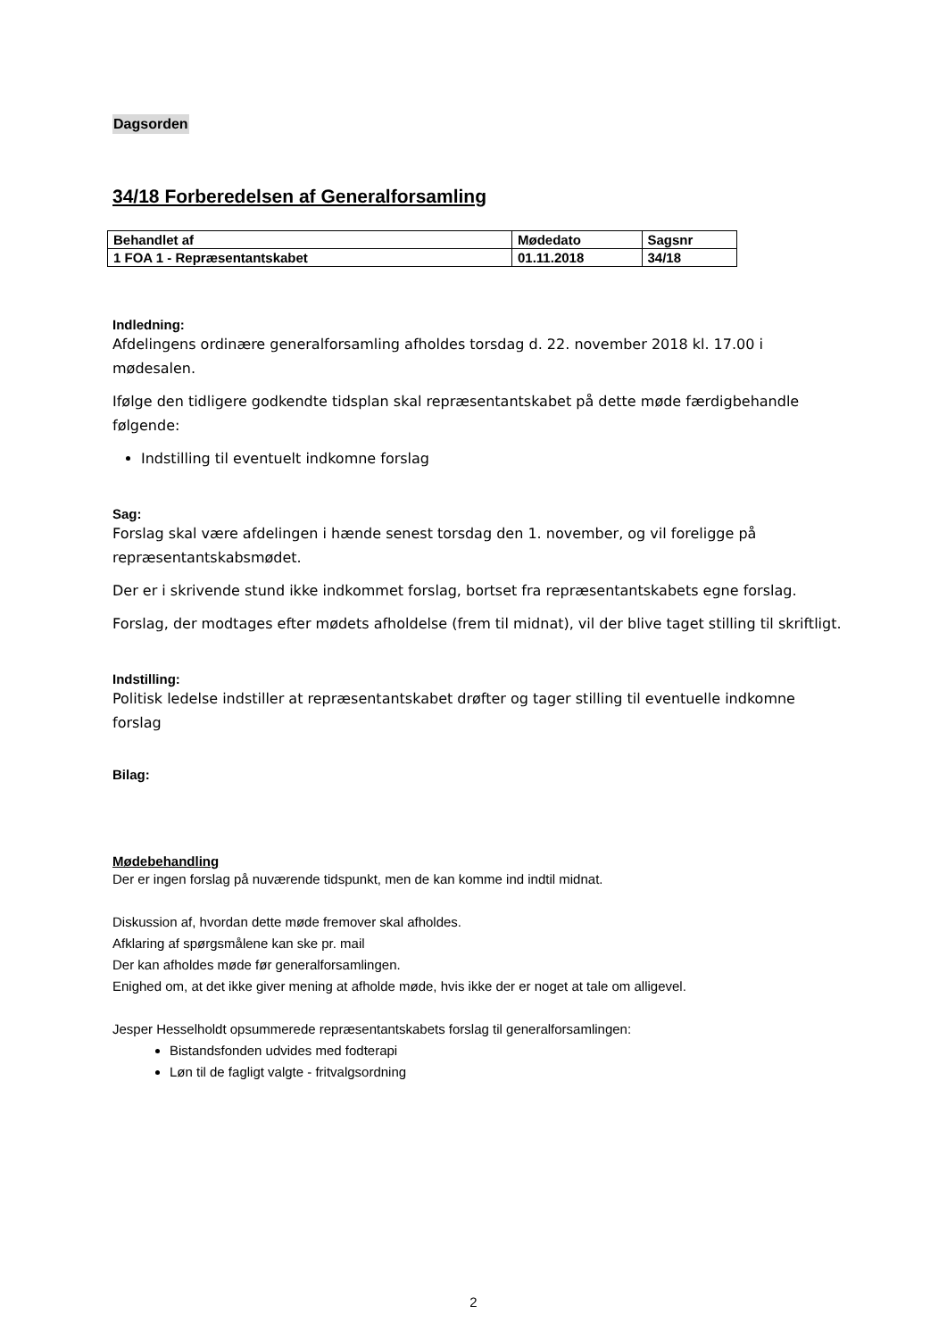Dagsorden
34/18 Forberedelsen af Generalforsamling
| Behandlet af | Mødedato | Sagsnr |
| 1 FOA 1 - Repræsentantskabet | 01.11.2018 | 34/18 |
Indledning:
Afdelingens ordinære generalforsamling afholdes torsdag d. 22. november 2018 kl. 17.00 i mødesalen.
Ifølge den tidligere godkendte tidsplan skal repræsentantskabet på dette møde færdigbehandle følgende:
Indstilling til eventuelt indkomne forslag
Sag:
Forslag skal være afdelingen i hænde senest torsdag den 1. november, og vil foreligge på repræsentantskabsmødet.
Der er i skrivende stund ikke indkommet forslag, bortset fra repræsentantskabets egne forslag.
Forslag, der modtages efter mødets afholdelse (frem til midnat), vil der blive taget stilling til skriftligt.
Indstilling:
Politisk ledelse indstiller at repræsentantskabet drøfter og tager stilling til eventuelle indkomne forslag
Bilag:
Mødebehandling
Der er ingen forslag på nuværende tidspunkt, men de kan komme ind indtil midnat.
Diskussion af, hvordan dette møde fremover skal afholdes.
Afklaring af spørgsmålene kan ske pr. mail
Der kan afholdes møde før generalforsamlingen.
Enighed om, at det ikke giver mening at afholde møde, hvis ikke der er noget at tale om alligevel.
Jesper Hesselholdt opsummerede repræsentantskabets forslag til generalforsamlingen:
Bistandsfonden udvides med fodterapi
Løn til de fagligt valgte - fritvalgsordning
2